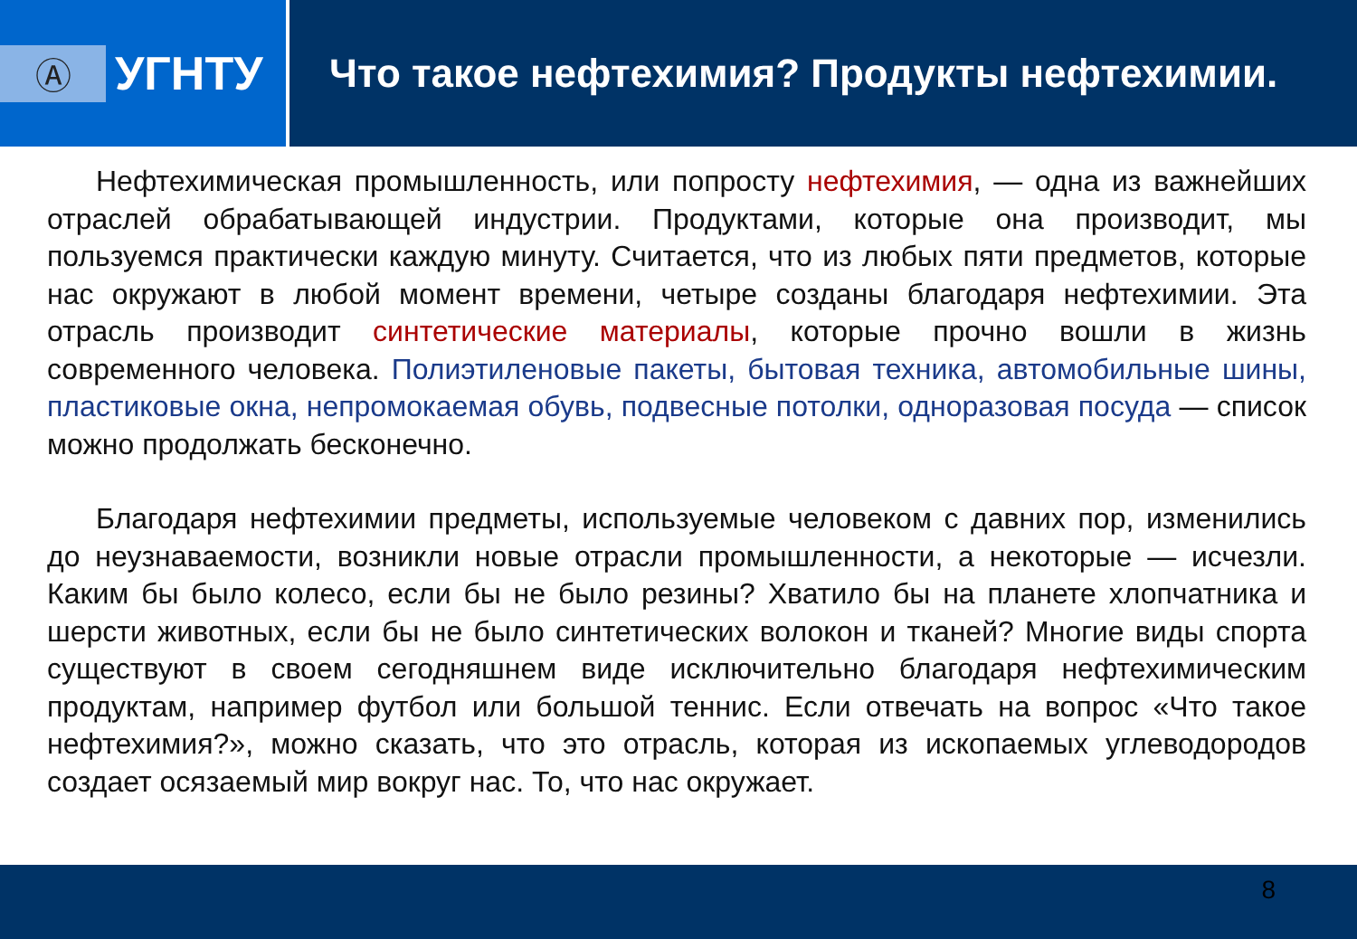Ⓐ
УГНТУ
Что такое нефтехимия? Продукты нефтехимии.
Нефтехимическая промышленность, или попросту нефтехимия, — одна из важнейших отраслей обрабатывающей индустрии. Продуктами, которые она производит, мы пользуемся практически каждую минуту. Считается, что из любых пяти предметов, которые нас окружают в любой момент времени, четыре созданы благодаря нефтехимии. Эта отрасль производит синтетические материалы, которые прочно вошли в жизнь современного человека. Полиэтиленовые пакеты, бытовая техника, автомобильные шины, пластиковые окна, непромокаемая обувь, подвесные потолки, одноразовая посуда — список можно продолжать бесконечно.
Благодаря нефтехимии предметы, используемые человеком с давних пор, изменились до неузнаваемости, возникли новые отрасли промышленности, а некоторые — исчезли. Каким бы было колесо, если бы не было резины? Хватило бы на планете хлопчатника и шерсти животных, если бы не было синтетических волокон и тканей? Многие виды спорта существуют в своем сегодняшнем виде исключительно благодаря нефтехимическим продуктам, например футбол или большой теннис. Если отвечать на вопрос «Что такое нефтехимия?», можно сказать, что это отрасль, которая из ископаемых углеводородов создает осязаемый мир вокруг нас. То, что нас окружает.
8